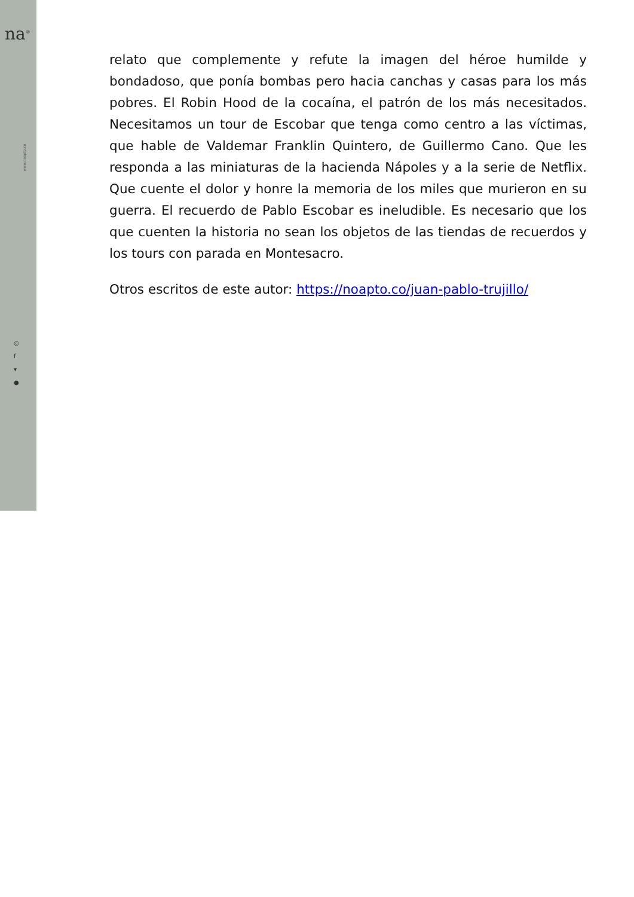na<sup>®</sup>
www.noapto.co
◎
f
▾
●
relato que complemente y refute la imagen del héroe humilde y bondadoso, que ponía bombas pero hacia canchas y casas para los más pobres. El Robin Hood de la cocaína, el patrón de los más necesitados. Necesitamos un tour de Escobar que tenga como centro a las víctimas, que hable de Valdemar Franklin Quintero, de Guillermo Cano. Que les responda a las miniaturas de la hacienda Nápoles y a la serie de Netflix. Que cuente el dolor y honre la memoria de los miles que murieron en su guerra. El recuerdo de Pablo Escobar es ineludible. Es necesario que los que cuenten la historia no sean los objetos de las tiendas de recuerdos y los tours con parada en Montesacro.
Otros escritos de este autor: https://noapto.co/juan-pablo-trujillo/